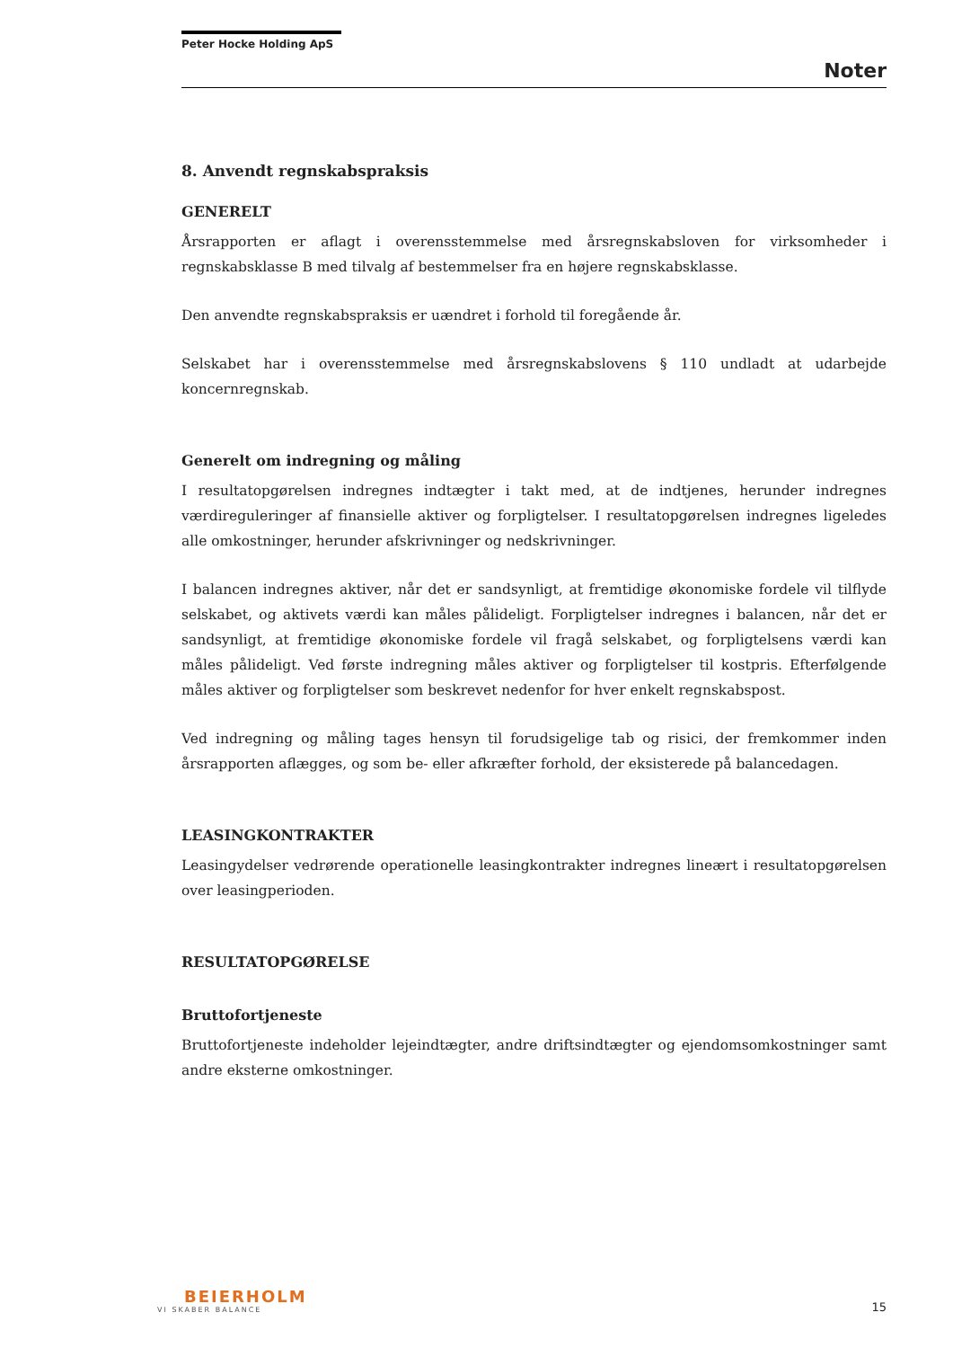Peter Hocke Holding ApS
Noter
8. Anvendt regnskabspraksis
GENERELT
Årsrapporten er aflagt i overensstemmelse med årsregnskabsloven for virksomheder i regnskabsklasse B med tilvalg af bestemmelser fra en højere regnskabsklasse.
Den anvendte regnskabspraksis er uændret i forhold til foregående år.
Selskabet har i overensstemmelse med årsregnskabslovens § 110 undladt at udarbejde koncernregnskab.
Generelt om indregning og måling
I resultatopgørelsen indregnes indtægter i takt med, at de indtjenes, herunder indregnes værdireguleringer af finansielle aktiver og forpligtelser. I resultatopgørelsen indregnes ligeledes alle omkostninger, herunder afskrivninger og nedskrivninger.
I balancen indregnes aktiver, når det er sandsynligt, at fremtidige økonomiske fordele vil tilflyde selskabet, og aktivets værdi kan måles pålideligt. Forpligtelser indregnes i balancen, når det er sandsynligt, at fremtidige økonomiske fordele vil fragå selskabet, og forpligtelsens værdi kan måles pålideligt. Ved første indregning måles aktiver og forpligtelser til kostpris. Efterfølgende måles aktiver og forpligtelser som beskrevet nedenfor for hver enkelt regnskabspost.
Ved indregning og måling tages hensyn til forudsigelige tab og risici, der fremkommer inden årsrapporten aflægges, og som be- eller afkræfter forhold, der eksisterede på balancedagen.
LEASINGKONTRAKTER
Leasingydelser vedrørende operationelle leasingkontrakter indregnes lineært i resultatopgørelsen over leasingperioden.
RESULTATOPGØRELSE
Bruttofortjeneste
Bruttofortjeneste indeholder lejeindtægter, andre driftsindtægter og ejendomsomkostninger samt andre eksterne omkostninger.
BEIERHOLM
VI SKABER BALANCE
15